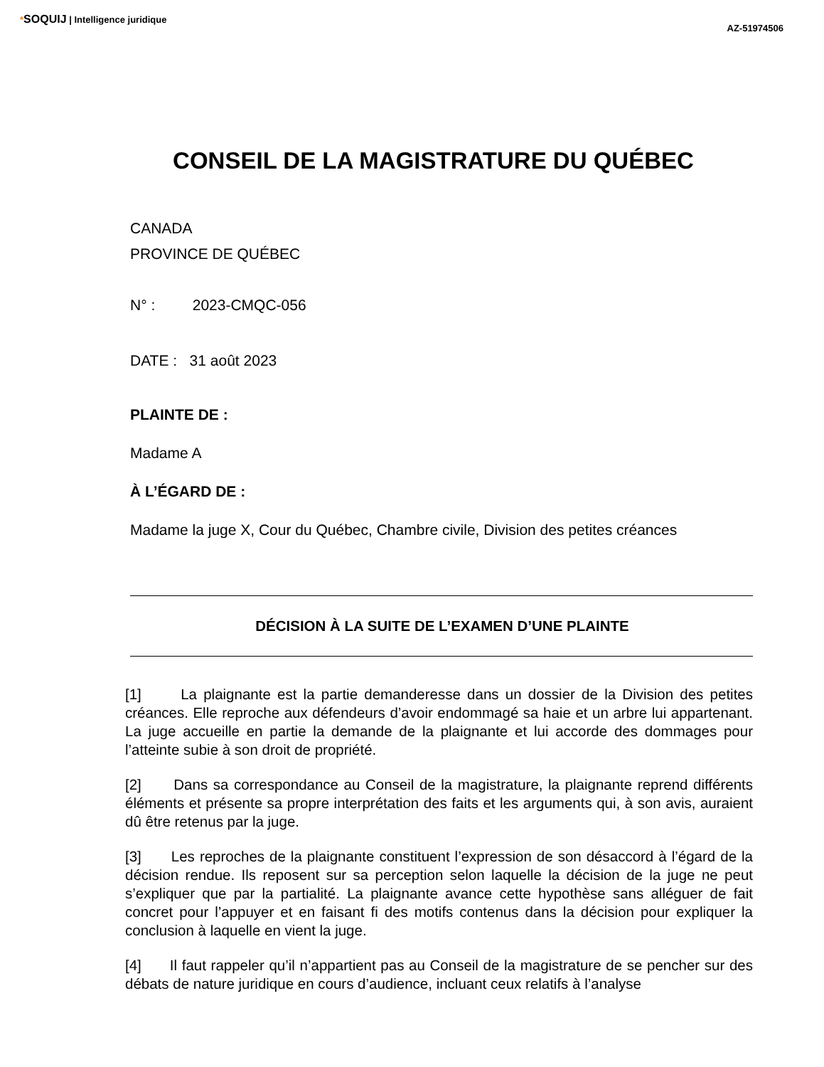*SOQUIJ | Intelligence juridique
AZ-51974506
CONSEIL DE LA MAGISTRATURE DU QUÉBEC
CANADA
PROVINCE DE QUÉBEC
N° : 2023-CMQC-056
DATE : 31 août 2023
PLAINTE DE :
Madame A
À L’ÉGARD DE :
Madame la juge X, Cour du Québec, Chambre civile, Division des petites créances
DÉCISION À LA SUITE DE L’EXAMEN D’UNE PLAINTE
[1] La plaignante est la partie demanderesse dans un dossier de la Division des petites créances. Elle reproche aux défendeurs d’avoir endommagé sa haie et un arbre lui appartenant. La juge accueille en partie la demande de la plaignante et lui accorde des dommages pour l’atteinte subie à son droit de propriété.
[2] Dans sa correspondance au Conseil de la magistrature, la plaignante reprend différents éléments et présente sa propre interprétation des faits et les arguments qui, à son avis, auraient dû être retenus par la juge.
[3] Les reproches de la plaignante constituent l’expression de son désaccord à l’égard de la décision rendue. Ils reposent sur sa perception selon laquelle la décision de la juge ne peut s’expliquer que par la partialité. La plaignante avance cette hypothèse sans alléguer de fait concret pour l’appuyer et en faisant fi des motifs contenus dans la décision pour expliquer la conclusion à laquelle en vient la juge.
[4] Il faut rappeler qu’il n’appartient pas au Conseil de la magistrature de se pencher sur des débats de nature juridique en cours d’audience, incluant ceux relatifs à l’analyse